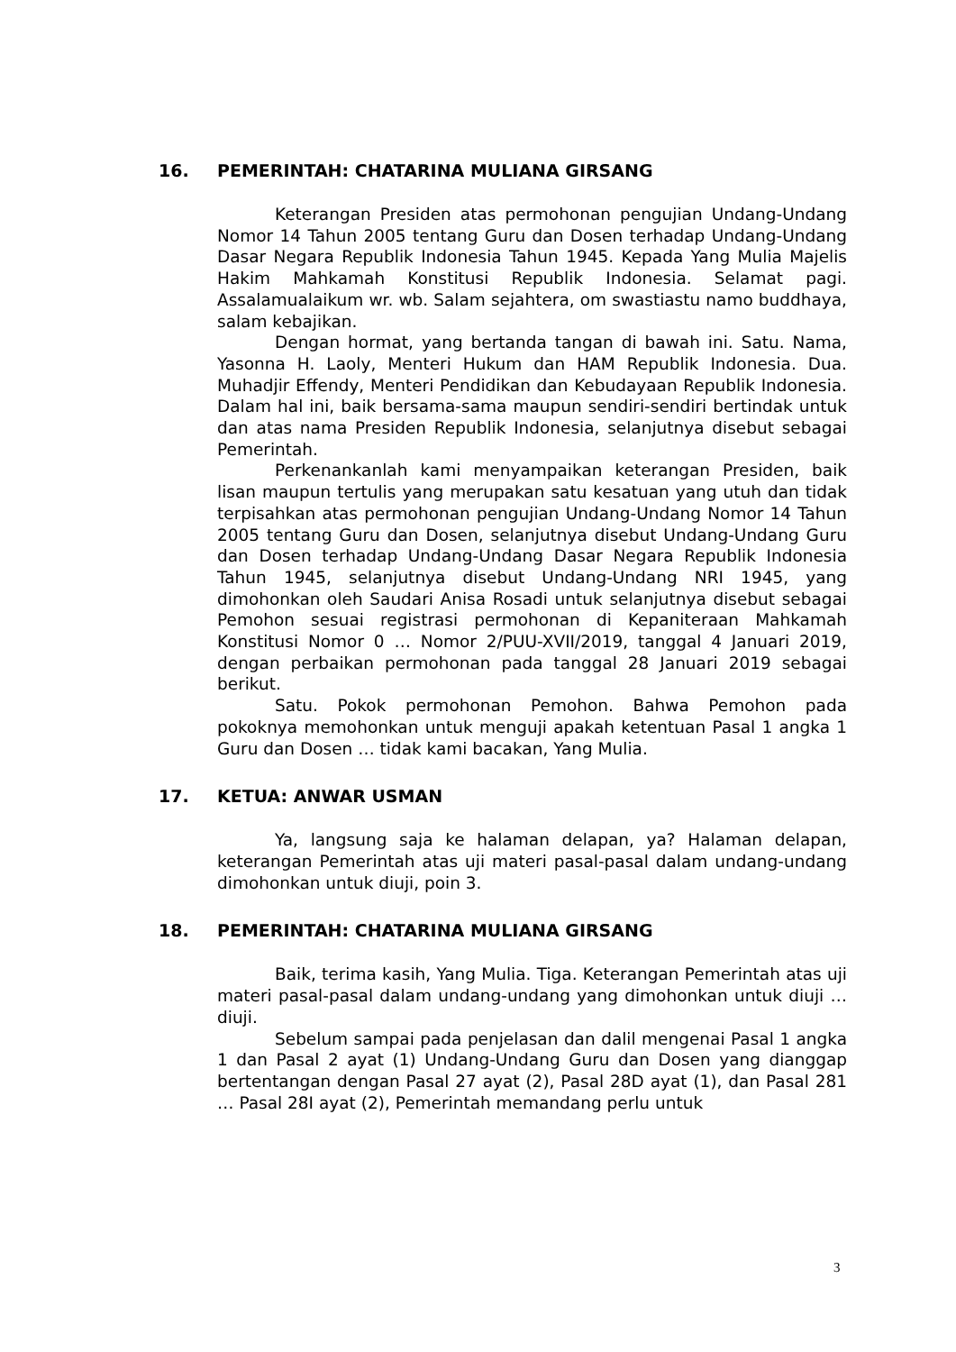16. PEMERINTAH: CHATARINA MULIANA GIRSANG
Keterangan Presiden atas permohonan pengujian Undang-Undang Nomor 14 Tahun 2005 tentang Guru dan Dosen terhadap Undang-Undang Dasar Negara Republik Indonesia Tahun 1945. Kepada Yang Mulia Majelis Hakim Mahkamah Konstitusi Republik Indonesia. Selamat pagi. Assalamualaikum wr. wb. Salam sejahtera, om swastiastu namo buddhaya, salam kebajikan.
Dengan hormat, yang bertanda tangan di bawah ini. Satu. Nama, Yasonna H. Laoly, Menteri Hukum dan HAM Republik Indonesia. Dua. Muhadjir Effendy, Menteri Pendidikan dan Kebudayaan Republik Indonesia. Dalam hal ini, baik bersama-sama maupun sendiri-sendiri bertindak untuk dan atas nama Presiden Republik Indonesia, selanjutnya disebut sebagai Pemerintah.
Perkenankanlah kami menyampaikan keterangan Presiden, baik lisan maupun tertulis yang merupakan satu kesatuan yang utuh dan tidak terpisahkan atas permohonan pengujian Undang-Undang Nomor 14 Tahun 2005 tentang Guru dan Dosen, selanjutnya disebut Undang-Undang Guru dan Dosen terhadap Undang-Undang Dasar Negara Republik Indonesia Tahun 1945, selanjutnya disebut Undang-Undang NRI 1945, yang dimohonkan oleh Saudari Anisa Rosadi untuk selanjutnya disebut sebagai Pemohon sesuai registrasi permohonan di Kepaniteraan Mahkamah Konstitusi Nomor 0 … Nomor 2/PUU-XVII/2019, tanggal 4 Januari 2019, dengan perbaikan permohonan pada tanggal 28 Januari 2019 sebagai berikut.
Satu. Pokok permohonan Pemohon. Bahwa Pemohon pada pokoknya memohonkan untuk menguji apakah ketentuan Pasal 1 angka 1 Guru dan Dosen … tidak kami bacakan, Yang Mulia.
17. KETUA: ANWAR USMAN
Ya, langsung saja ke halaman delapan, ya? Halaman delapan, keterangan Pemerintah atas uji materi pasal-pasal dalam undang-undang dimohonkan untuk diuji, poin 3.
18. PEMERINTAH: CHATARINA MULIANA GIRSANG
Baik, terima kasih, Yang Mulia. Tiga. Keterangan Pemerintah atas uji materi pasal-pasal dalam undang-undang yang dimohonkan untuk diuji … diuji.
Sebelum sampai pada penjelasan dan dalil mengenai Pasal 1 angka 1 dan Pasal 2 ayat (1) Undang-Undang Guru dan Dosen yang dianggap bertentangan dengan Pasal 27 ayat (2), Pasal 28D ayat (1), dan Pasal 281 … Pasal 28I ayat (2), Pemerintah memandang perlu untuk
3